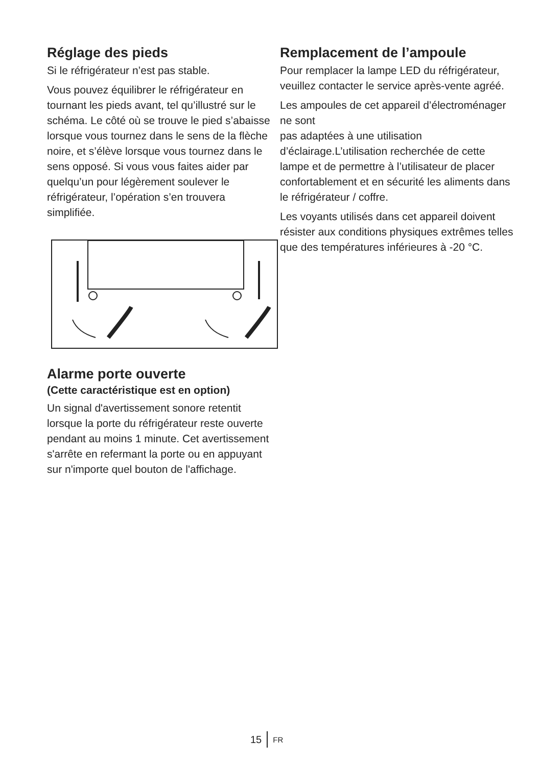Réglage des pieds
Si le réfrigérateur n’est pas stable.
Vous pouvez équilibrer le réfrigérateur en tournant les pieds avant, tel qu’illustré sur le schéma. Le côté où se trouve le pied s’abaisse lorsque vous tournez dans le sens de la flèche noire, et s’élève lorsque vous tournez dans le sens opposé. Si vous vous faites aider par quelqu’un pour légèrement soulever le réfrigérateur, l’opération s’en trouvera simplifiée.
Alarme porte ouverte
(Cette caractéristique est en option)
Un signal d'avertissement sonore retentit lorsque la porte du réfrigérateur reste ouverte pendant au moins 1 minute. Cet avertissement s'arrête en refermant la porte ou en appuyant sur n'importe quel bouton de l'affichage.
Remplacement de l’ampoule
Pour remplacer la lampe LED du réfrigérateur, veuillez contacter le service après-vente agréé.
Les ampoules de cet appareil d’électroménager ne sont
pas adaptées à une utilisation d’éclairage.L’utilisation recherchée de cette lampe et de permettre à l’utilisateur de placer confortablement et en sécurité les aliments dans le réfrigérateur / coffre.
Les voyants utilisés dans cet appareil doivent résister aux conditions physiques extrêmes telles que des températures inférieures à -20 °C.
15 FR